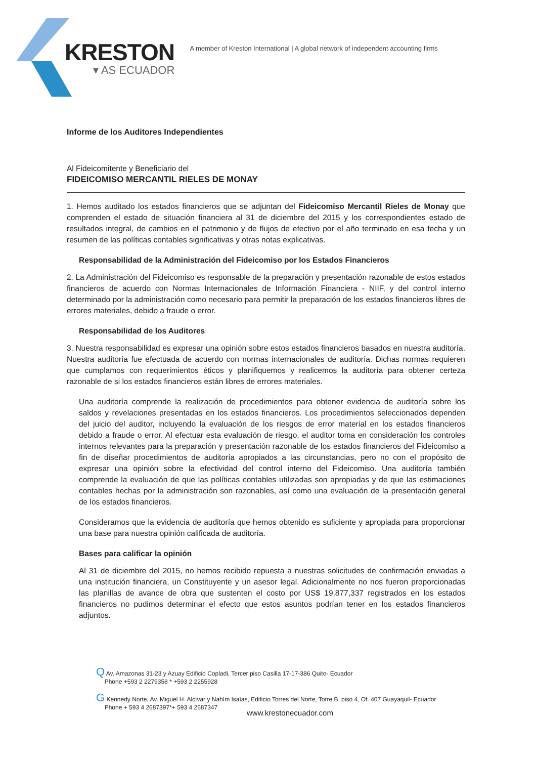KRESTON
▾ AS ECUADOR
A member of Kreston International | A global network of independent accounting firms
Informe de los Auditores Independientes
Al Fideicomitente y Beneficiario del
FIDEICOMISO MERCANTIL RIELES DE MONAY
1. Hemos auditado los estados financieros que se adjuntan del Fideicomiso Mercantil Rieles de Monay que comprenden el estado de situación financiera al 31 de diciembre del 2015 y los correspondientes estado de resultados integral, de cambios en el patrimonio y de flujos de efectivo por el año terminado en esa fecha y un resumen de las políticas contables significativas y otras notas explicativas.
Responsabilidad de la Administración del Fideicomiso por los Estados Financieros
2. La Administración del Fideicomiso es responsable de la preparación y presentación razonable de estos estados financieros de acuerdo con Normas Internacionales de Información Financiera - NIIF, y del control interno determinado por la administración como necesario para permitir la preparación de los estados financieros libres de errores materiales, debido a fraude o error.
Responsabilidad de los Auditores
3. Nuestra responsabilidad es expresar una opinión sobre estos estados financieros basados en nuestra auditoría. Nuestra auditoría fue efectuada de acuerdo con normas internacionales de auditoría. Dichas normas requieren que cumplamos con requerimientos éticos y planifiquemos y realicemos la auditoría para obtener certeza razonable de si los estados financieros están libres de errores materiales.
Una auditoría comprende la realización de procedimientos para obtener evidencia de auditoría sobre los saldos y revelaciones presentadas en los estados financieros. Los procedimientos seleccionados dependen del juicio del auditor, incluyendo la evaluación de los riesgos de error material en los estados financieros debido a fraude o error. Al efectuar esta evaluación de riesgo, el auditor toma en consideración los controles internos relevantes para la preparación y presentación razonable de los estados financieros del Fideicomiso a fin de diseñar procedimientos de auditoría apropiados a las circunstancias, pero no con el propósito de expresar una opinión sobre la efectividad del control interno del Fideicomiso. Una auditoría también comprende la evaluación de que las políticas contables utilizadas son apropiadas y de que las estimaciones contables hechas por la administración son razonables, así como una evaluación de la presentación general de los estados financieros.
Consideramos que la evidencia de auditoría que hemos obtenido es suficiente y apropiada para proporcionar una base para nuestra opinión calificada de auditoría.
Bases para calificar la opinión
Al 31 de diciembre del 2015, no hemos recibido repuesta a nuestras solicitudes de confirmación enviadas a una institución financiera, un Constituyente y un asesor legal. Adicionalmente no nos fueron proporcionadas las planillas de avance de obra que sustenten el costo por US$ 19,877,337 registrados en los estados financieros no pudimos determinar el efecto que estos asuntos podrían tener en los estados financieros adjuntos.
Q Av. Amazonas 31-23 y Azuay Edificio Copladi, Tercer piso Casilla 17-17-386 Quito- Ecuador
Phone +593 2 2279358 * +593 2 2255928
G Kennedy Norte, Av. Miguel H. Alcívar y Nahím Isaías, Edificio Torres del Norte, Torre B, piso 4, Of. 407 Guayaquil- Ecuador
Phone + 593 4 2687397*+ 593 4 2687347
www.krestonecuador.com